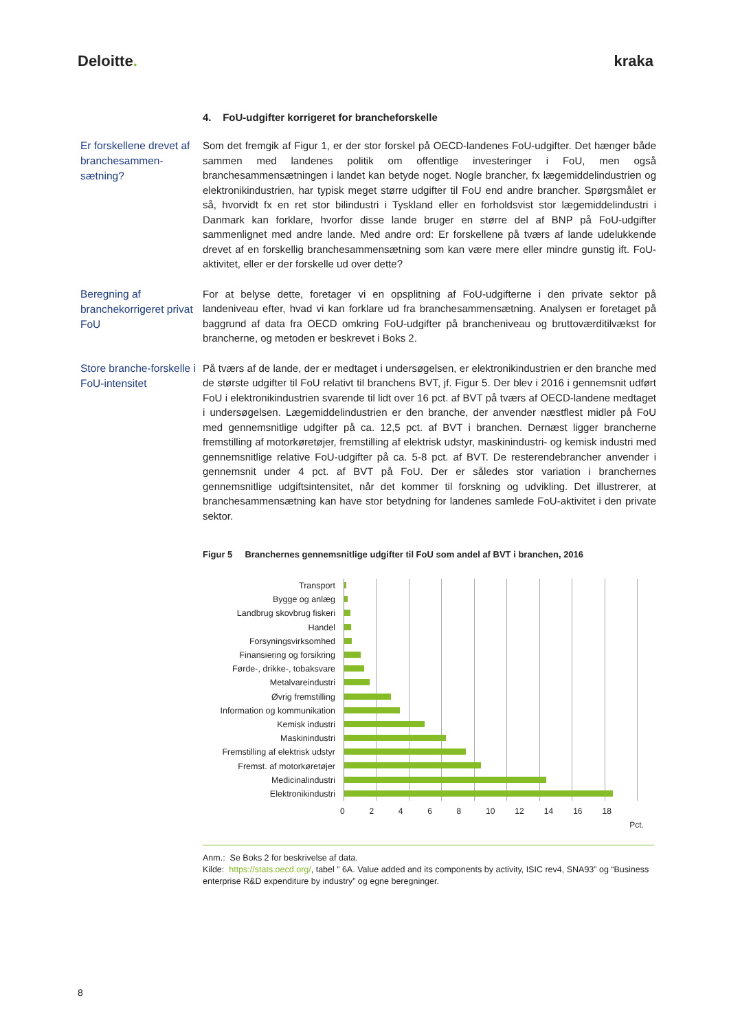Deloitte. kraka
4. FoU-udgifter korrigeret for brancheforskelle
Er forskellene drevet af branchesammen-sætning?
Som det fremgik af Figur 1, er der stor forskel på OECD-landenes FoU-udgifter. Det hænger både sammen med landenes politik om offentlige investeringer i FoU, men også branchesammensætningen i landet kan betyde noget. Nogle brancher, fx lægemiddelindustrien og elektronikindustrien, har typisk meget større udgifter til FoU end andre brancher. Spørgsmålet er så, hvorvidt fx en ret stor bilindustri i Tyskland eller en forholdsvist stor lægemiddelindustri i Danmark kan forklare, hvorfor disse lande bruger en større del af BNP på FoU-udgifter sammenlignet med andre lande. Med andre ord: Er forskellene på tværs af lande udelukkende drevet af en forskellig branchesammensætning som kan være mere eller mindre gunstig ift. FoU-aktivitet, eller er der forskelle ud over dette?
Beregning af branchekorrigeret privat FoU
For at belyse dette, foretager vi en opsplitning af FoU-udgifterne i den private sektor på landeniveau efter, hvad vi kan forklare ud fra branchesammensætning. Analysen er foretaget på baggrund af data fra OECD omkring FoU-udgifter på brancheniveau og bruttoværditilvækst for brancherne, og metoden er beskrevet i Boks 2.
Store branche-forskelle i FoU-intensitet
På tværs af de lande, der er medtaget i undersøgelsen, er elektronikindustrien er den branche med de største udgifter til FoU relativt til branchens BVT, jf. Figur 5. Der blev i 2016 i gennemsnit udført FoU i elektronikindustrien svarende til lidt over 16 pct. af BVT på tværs af OECD-landene medtaget i undersøgelsen. Lægemiddelindustrien er den branche, der anvender næstflest midler på FoU med gennemsnitlige udgifter på ca. 12,5 pct. af BVT i branchen. Dernæst ligger brancherne fremstilling af motorkøretøjer, fremstilling af elektrisk udstyr, maskinindustri- og kemisk industri med gennemsnitlige relative FoU-udgifter på ca. 5-8 pct. af BVT. De resterendebrancher anvender i gennemsnit under 4 pct. af BVT på FoU. Der er således stor variation i branchernes gennemsnitlige udgiftsintensitet, når det kommer til forskning og udvikling. Det illustrerer, at branchesammensætning kan have stor betydning for landenes samlede FoU-aktivitet i den private sektor.
Figur 5 Branchernes gennemsnitlige udgifter til FoU som andel af BVT i branchen, 2016
Transport
Bygge og anlæg
Landbrug skovbrug fiskeri
Handel
Forsyningsvirksomhed
Finansiering og forsikring
Førde-, drikke-, tobaksvare
Metalvareindustri
Øvrig fremstilling
Information og kommunikation
Kemisk industri
Maskinindustri
Fremstilling af elektrisk udstyr
Fremst. af motorkøretøjer
Medicinalindustri
Elektronikindustri
0 2 4 6 8 10 12 14 16 18
Pct.
Anm.: Se Boks 2 for beskrivelse af data.
Kilde: https://stats.oecd.org/, tabel ” 6A. Value added and its components by activity, ISIC rev4, SNA93” og “Business enterprise R&D expenditure by industry” og egne beregninger.
8